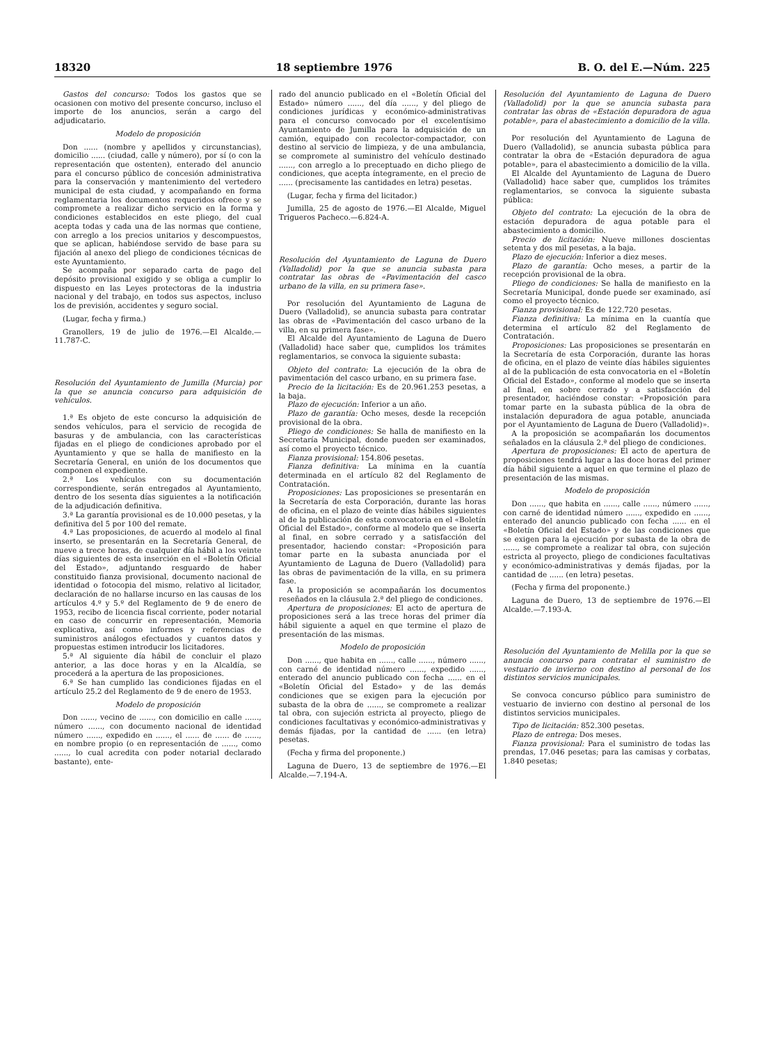18320 18 septiembre 1976 B. O. del E.—Núm. 225
Gastos del concurso: Todos los gastos que se ocasionen con motivo del presente concurso, incluso el importe de los anuncios, serán a cargo del adjudicatario.
Modelo de proposición
Don ...... (nombre y apellidos y circunstancias), domicilio ...... (ciudad, calle y número), por sí (o con la representación que ostenten), enterado del anuncio para el concurso público de concesión administrativa para la conservación y mantenimiento del vertedero municipal de esta ciudad, y acompañando en forma reglamentaria los documentos requeridos ofrece y se compromete a realizar dicho servicio en la forma y condiciones establecidos en este pliego, del cual acepta todas y cada una de las normas que contiene, con arreglo a los precios unitarios y descompuestos, que se aplican, habiéndose servido de base para su fijación al anexo del pliego de condiciones técnicas de este Ayuntamiento.
Se acompaña por separado carta de pago del depósito provisional exigido y se obliga a cumplir lo dispuesto en las Leyes protectoras de la industria nacional y del trabajo, en todos sus aspectos, incluso los de previsión, accidentes y seguro social.
(Lugar, fecha y firma.)
Granollers, 19 de julio de 1976.—El Alcalde.—11.787-C.
Resolución del Ayuntamiento de Jumilla (Murcia) por la que se anuncia concurso para adquisición de vehículos.
1.ª Es objeto de este concurso la adquisición de sendos vehículos, para el servicio de recogida de basuras y de ambulancia, con las características fijadas en el pliego de condiciones aprobado por el Ayuntamiento y que se halla de manifiesto en la Secretaría General, en unión de los documentos que componen el expediente.
2.ª Los vehículos con su documentación correspondiente, serán entregados al Ayuntamiento, dentro de los sesenta días siguientes a la notificación de la adjudicación definitiva.
3.ª La garantía provisional es de 10.000 pesetas, y la definitiva del 5 por 100 del remate.
4.ª Las proposiciones, de acuerdo al modelo al final inserto, se presentarán en la Secretaría General, de nueve a trece horas, de cualquier día hábil a los veinte días siguientes de esta inserción en el «Boletín Oficial del Estado», adjuntando resguardo de haber constituido fianza provisional, documento nacional de identidad o fotocopia del mismo, relativo al licitador, declaración de no hallarse incurso en las causas de los artículos 4.º y 5.º del Reglamento de 9 de enero de 1953, recibo de licencia fiscal corriente, poder notarial en caso de concurrir en representación, Memoria explicativa, así como informes y referencias de suministros análogos efectuados y cuantos datos y propuestas estimen introducir los licitadores.
5.ª Al siguiente día hábil de concluir el plazo anterior, a las doce horas y en la Alcaldía, se procederá a la apertura de las proposiciones.
6.ª Se han cumplido las condiciones fijadas en el artículo 25.2 del Reglamento de 9 de enero de 1953.
Modelo de proposición
Don ......, vecino de ......, con domicilio en calle ......, número ......, con documento nacional de identidad número ......, expedido en ......, el ...... de ...... de ......, en nombre propio (o en representación de ......, como ......, lo cual acredita con poder notarial declarado bastante), ente-
rado del anuncio publicado en el «Boletín Oficial del Estado» número ......, del día ......, y del pliego de condiciones jurídicas y económico-administrativas para el concurso convocado por el excelentísimo Ayuntamiento de Jumilla para la adquisición de un camión, equipado con recolector-compactador, con destino al servicio de limpieza, y de una ambulancia, se compromete al suministro del vehículo destinado ......, con arreglo a lo preceptuado en dicho pliego de condiciones, que acepta íntegramente, en el precio de ...... (precisamente las cantidades en letra) pesetas.
(Lugar, fecha y firma del licitador.)
Jumilla, 25 de agosto de 1976.—El Alcalde, Miguel Trigueros Pacheco.—6.824-A.
Resolución del Ayuntamiento de Laguna de Duero (Valladolid) por la que se anuncia subasta para contratar las obras de «Pavimentación del casco urbano de la villa, en su primera fase».
Por resolución del Ayuntamiento de Laguna de Duero (Valladolid), se anuncia subasta para contratar las obras de «Pavimentación del casco urbano de la villa, en su primera fase».
El Alcalde del Ayuntamiento de Laguna de Duero (Valladolid) hace saber que, cumplidos los trámites reglamentarios, se convoca la siguiente subasta:
Objeto del contrato: La ejecución de la obra de pavimentación del casco urbano, en su primera fase.
Precio de la licitación: Es de 20.961.253 pesetas, a la baja.
Plazo de ejecución: Inferior a un año.
Plazo de garantía: Ocho meses, desde la recepción provisional de la obra.
Pliego de condiciones: Se halla de manifiesto en la Secretaría Municipal, donde pueden ser examinados, así como el proyecto técnico.
Fianza provisional: 154.806 pesetas.
Fianza definitiva: La mínima en la cuantía determinada en el artículo 82 del Reglamento de Contratación.
Proposiciones: Las proposiciones se presentarán en la Secretaría de esta Corporación, durante las horas de oficina, en el plazo de veinte días hábiles siguientes al de la publicación de esta convocatoria en el «Boletín Oficial del Estado», conforme al modelo que se inserta al final, en sobre cerrado y a satisfacción del presentador, haciendo constar: «Proposición para tomar parte en la subasta anunciada por el Ayuntamiento de Laguna de Duero (Valladolid) para las obras de pavimentación de la villa, en su primera fase.
A la proposición se acompañarán los documentos reseñados en la cláusula 2.ª del pliego de condiciones.
Apertura de proposiciones: El acto de apertura de proposiciones será a las trece horas del primer día hábil siguiente a aquel en que termine el plazo de presentación de las mismas.
Modelo de proposición
Don ......, que habita en ......, calle ......, número ......, con carné de identidad número ......, expedido ......, enterado del anuncio publicado con fecha ...... en el «Boletín Oficial del Estado» y de las demás condiciones que se exigen para la ejecución por subasta de la obra de ......, se compromete a realizar tal obra, con sujeción estricta al proyecto, pliego de condiciones facultativas y económico-administrativas y demás fijadas, por la cantidad de ...... (en letra) pesetas.
(Fecha y firma del proponente.)
Laguna de Duero, 13 de septiembre de 1976.—El Alcalde.—7.194-A.
Resolución del Ayuntamiento de Laguna de Duero (Valladolid) por la que se anuncia subasta para contratar las obras de «Estación depuradora de agua potable», para el abastecimiento a domicilio de la villa.
Por resolución del Ayuntamiento de Laguna de Duero (Valladolid), se anuncia subasta pública para contratar la obra de «Estación depuradora de agua potable», para el abastecimiento a domicilio de la villa.
El Alcalde del Ayuntamiento de Laguna de Duero (Valladolid) hace saber que, cumplidos los trámites reglamentarios, se convoca la siguiente subasta pública:
Objeto del contrato: La ejecución de la obra de estación depuradora de agua potable para el abastecimiento a domicilio.
Precio de licitación: Nueve millones doscientas setenta y dos mil pesetas, a la baja.
Plazo de ejecución: Inferior a diez meses.
Plazo de garantía: Ocho meses, a partir de la recepción provisional de la obra.
Pliego de condiciones: Se halla de manifiesto en la Secretaría Municipal, donde puede ser examinado, así como el proyecto técnico.
Fianza provisional: Es de 122.720 pesetas.
Fianza definitiva: La mínima en la cuantía que determina el artículo 82 del Reglamento de Contratación.
Proposiciones: Las proposiciones se presentarán en la Secretaría de esta Corporación, durante las horas de oficina, en el plazo de veinte días hábiles siguientes al de la publicación de esta convocatoria en el «Boletín Oficial del Estado», conforme al modelo que se inserta al final, en sobre cerrado y a satisfacción del presentador, haciéndose constar: «Proposición para tomar parte en la subasta pública de la obra de instalación depuradora de agua potable, anunciada por el Ayuntamiento de Laguna de Duero (Valladolid)».
A la proposición se acompañarán los documentos señalados en la cláusula 2.ª del pliego de condiciones.
Apertura de proposiciones: El acto de apertura de proposiciones tendrá lugar a las doce horas del primer día hábil siguiente a aquel en que termine el plazo de presentación de las mismas.
Modelo de proposición
Don ......, que habita en ......, calle ......, número ......, con carné de identidad número ......, expedido en ......, enterado del anuncio publicado con fecha ...... en el «Boletín Oficial del Estado» y de las condiciones que se exigen para la ejecución por subasta de la obra de ......, se compromete a realizar tal obra, con sujeción estricta al proyecto, pliego de condiciones facultativas y económico-administrativas y demás fijadas, por la cantidad de ...... (en letra) pesetas.
(Fecha y firma del proponente.)
Laguna de Duero, 13 de septiembre de 1976.—El Alcalde.—7.193-A.
Resolución del Ayuntamiento de Melilla por la que se anuncia concurso para contratar el suministro de vestuario de invierno con destino al personal de los distintos servicios municipales.
Se convoca concurso público para suministro de vestuario de invierno con destino al personal de los distintos servicios municipales.
Tipo de licitación: 852.300 pesetas.
Plazo de entrega: Dos meses.
Fianza provisional: Para el suministro de todas las prendas, 17.046 pesetas; para las camisas y corbatas, 1.840 pesetas;